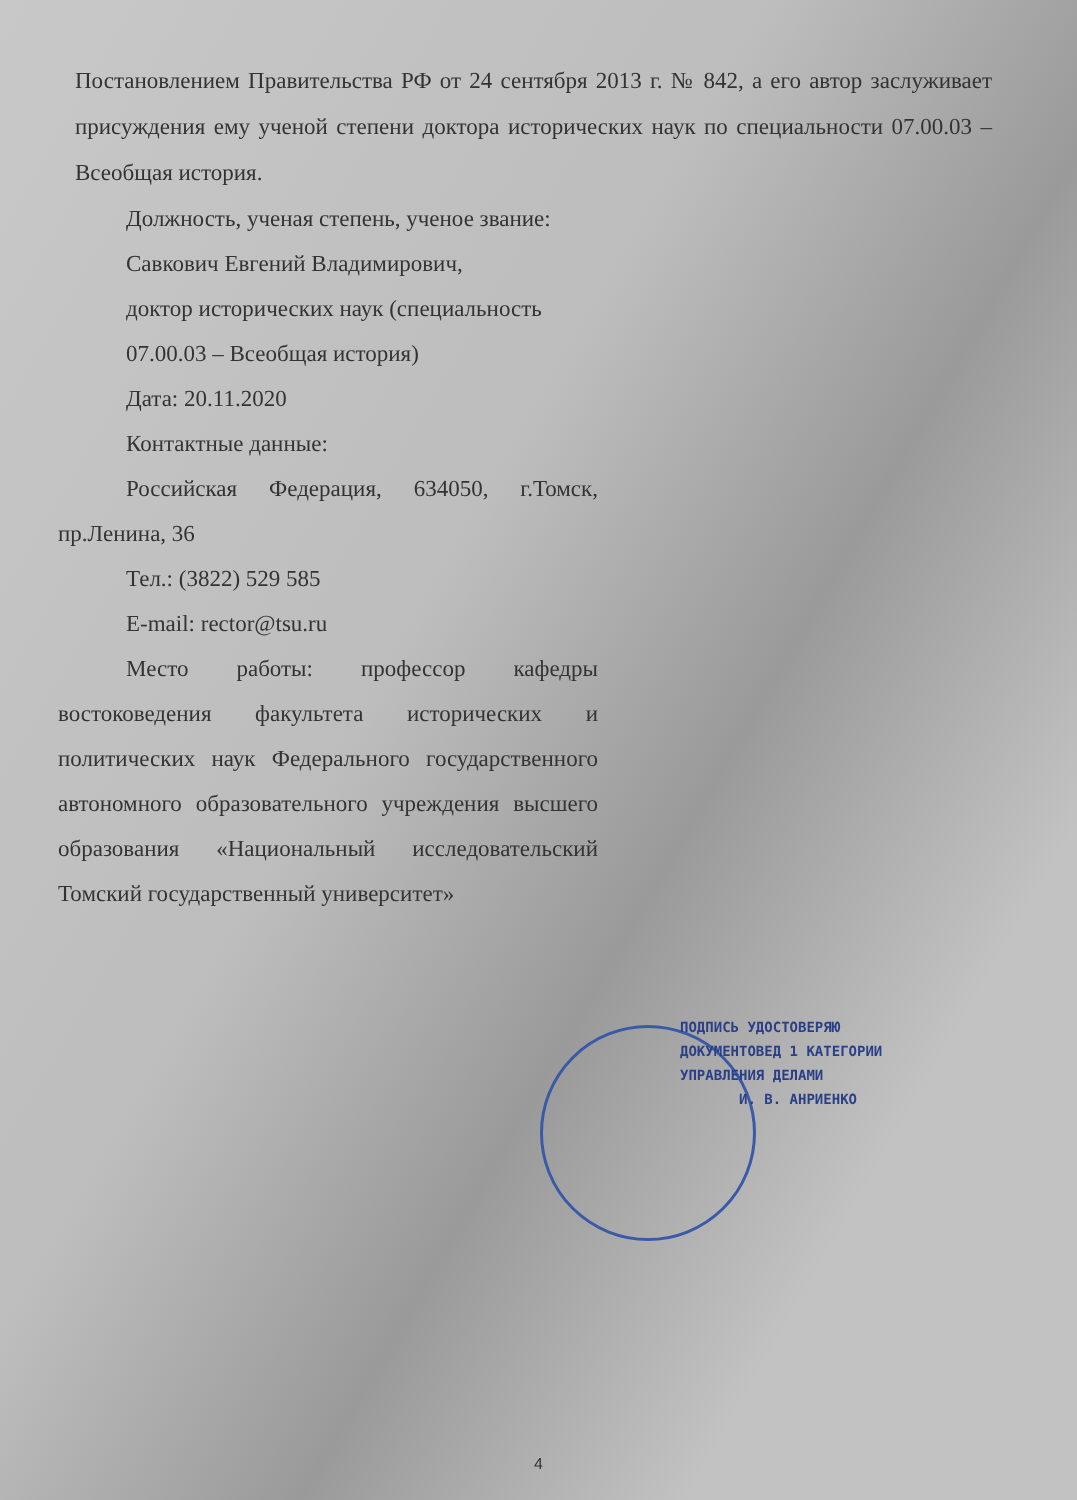Постановлением Правительства РФ от 24 сентября 2013 г. № 842, а его автор заслуживает присуждения ему ученой степени доктора исторических наук по специальности 07.00.03 – Всеобщая история.
Должность, ученая степень, ученое звание:
Савкович Евгений Владимирович,
доктор исторических наук (специальность
07.00.03 – Всеобщая история)
Дата: 20.11.2020
Контактные данные:
Российская Федерация, 634050, г.Томск, пр.Ленина, 36
Тел.: (3822) 529 585
E-mail: rector@tsu.ru
Место работы: профессор кафедры востоковедения факультета исторических и политических наук Федерального государственного автономного образовательного учреждения высшего образования «Национальный исследовательский Томский государственный университет»
ПОДПИСЬ УДОСТОВЕРЯЮ
ДОКУМЕНТОВЕД 1 КАТЕГОРИИ
УПРАВЛЕНИЯ ДЕЛАМИ
И. В. АНРИЕНКО
4